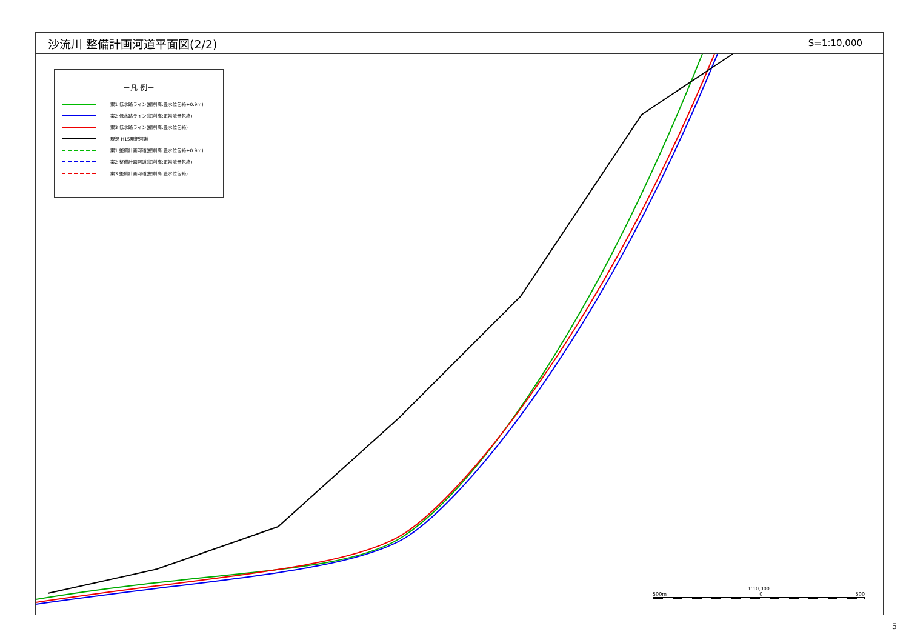沙流川 整備計画河道平面図(2/2) S=1:10,000
－凡 例－
案1 低水路ライン(掘削高:豊水位包絡+0.9m)
案2 低水路ライン(掘削高:正常流量包絡)
案3 低水路ライン(掘削高:豊水位包絡)
現況 H15現況河道
案1 整備計画河道(掘削高:豊水位包絡+0.9m)
案2 整備計画河道(掘削高:正常流量包絡)
案3 整備計画河道(掘削高:豊水位包絡)
1:10,000
500m 0 500
5